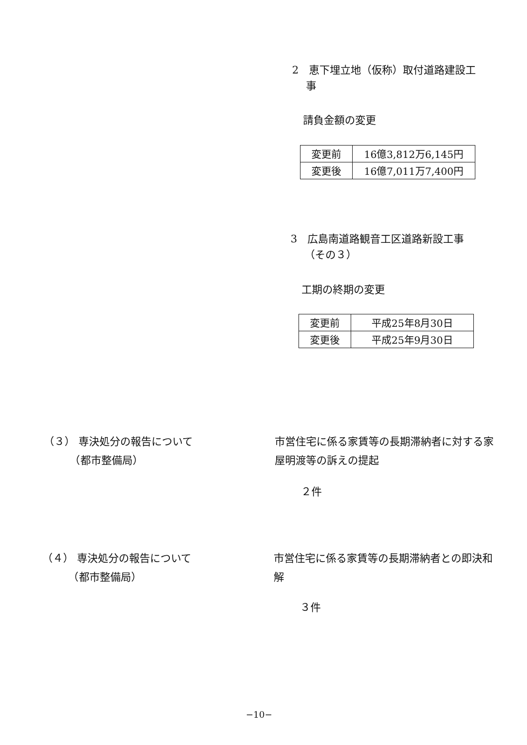2　恵下埋立地（仮称）取付道路建設工
　 事
請負金額の変更
| 変更前 | 16億3,812万6,145円 |
| 変更後 | 16億7,011万7,400円 |
3　広島南道路観音工区道路新設工事
　 （その３）
工期の終期の変更
| 変更前 | 平成25年8月30日 |
| 変更後 | 平成25年9月30日 |
（３） 専決処分の報告について
　　　（都市整備局）
市営住宅に係る家賃等の長期滞納者に対する家屋明渡等の訴えの提起
２件
（４） 専決処分の報告について
　　　（都市整備局）
市営住宅に係る家賃等の長期滞納者との即決和解
３件
−10−